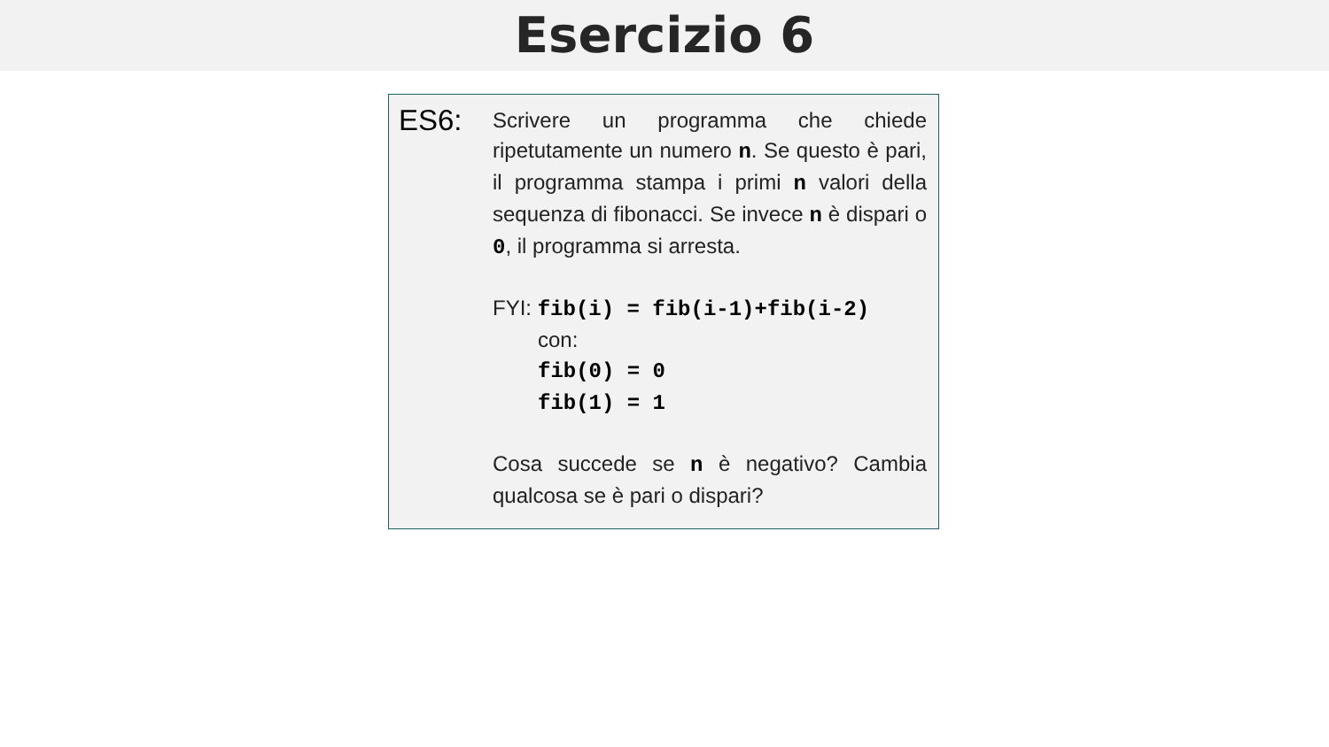Esercizio 6
ES6:
Scrivere un programma che chiede ripetutamente un numero n. Se questo è pari, il programma stampa i primi n valori della sequenza di fibonacci. Se invece n è dispari o 0, il programma si arresta.
FYI: fib(i) = fib(i-1)+fib(i-2)
con:
fib(0) = 0
fib(1) = 1
Cosa succede se n è negativo? Cambia qualcosa se è pari o dispari?